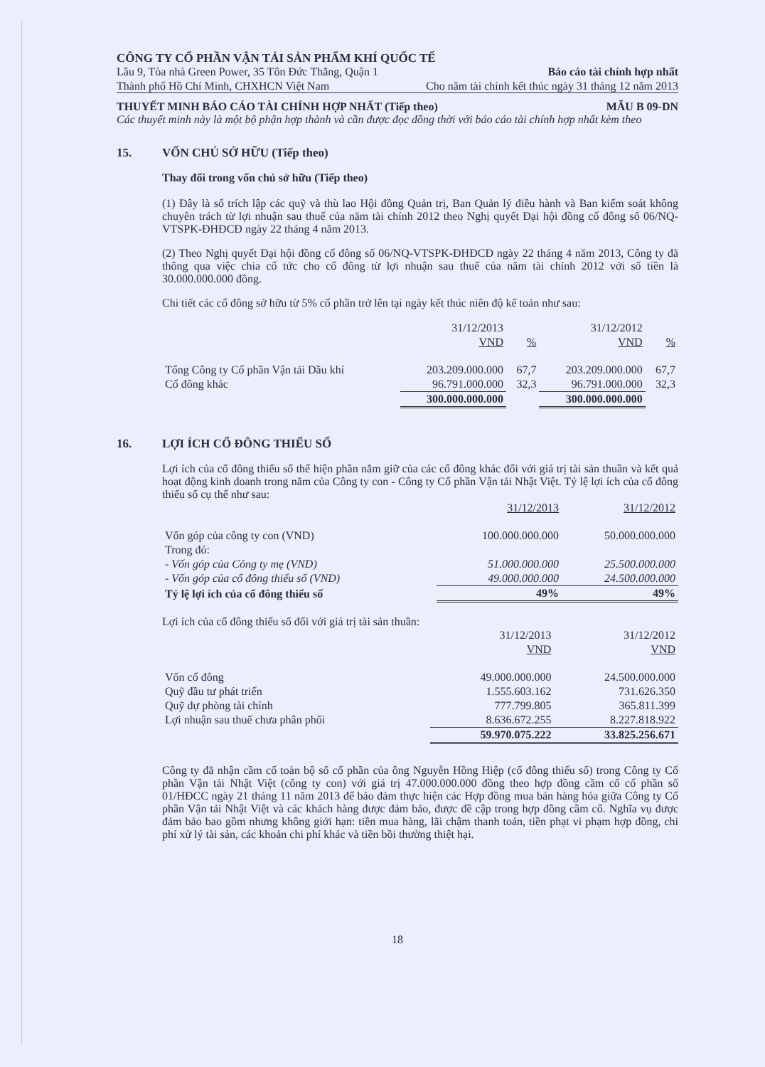CÔNG TY CỔ PHẦN VẬN TẢI SẢN PHẨM KHÍ QUỐC TẾ
Lầu 9, Tòa nhà Green Power, 35 Tôn Đức Thắng, Quận 1 Báo cáo tài chính hợp nhất
Thành phố Hồ Chí Minh, CHXHCN Việt Nam Cho năm tài chính kết thúc ngày 31 tháng 12 năm 2013
THUYẾT MINH BÁO CÁO TÀI CHÍNH HỢP NHẤT (Tiếp theo) MẪU B 09-DN
Các thuyết minh này là một bộ phận hợp thành và cần được đọc đồng thời với báo cáo tài chính hợp nhất kèm theo
15. VỐN CHỦ SỞ HỮU (Tiếp theo)
Thay đổi trong vốn chủ sở hữu (Tiếp theo)
(1) Đây là số trích lập các quỹ và thù lao Hội đồng Quản trị, Ban Quản lý điều hành và Ban kiểm soát không chuyên trách từ lợi nhuận sau thuế của năm tài chính 2012 theo Nghị quyết Đại hội đồng cổ đông số 06/NQ-VTSPK-ĐHĐCĐ ngày 22 tháng 4 năm 2013.
(2) Theo Nghị quyết Đại hội đồng cổ đông số 06/NQ-VTSPK-ĐHĐCĐ ngày 22 tháng 4 năm 2013, Công ty đã thông qua việc chia cổ tức cho cổ đông từ lợi nhuận sau thuế của năm tài chính 2012 với số tiền là 30.000.000.000 đồng.
Chi tiết các cổ đông sở hữu từ 5% cổ phần trở lên tại ngày kết thúc niên độ kế toán như sau:
| | 31/12/2013 | | 31/12/2012 | |
| | VND | % | VND | % |
| Tổng Công ty Cổ phần Vận tải Dầu khí | 203.209.000.000 | 67,7 | 203.209.000.000 | 67,7 |
| Cổ đông khác | 96.791.000.000 | 32,3 | 96.791.000.000 | 32,3 |
| | 300.000.000.000 | | 300.000.000.000 | |
16. LỢI ÍCH CỔ ĐÔNG THIỂU SỐ
Lợi ích của cổ đông thiểu số thể hiện phần nắm giữ của các cổ đông khác đối với giá trị tài sản thuần và kết quả hoạt động kinh doanh trong năm của Công ty con - Công ty Cổ phần Vận tải Nhật Việt. Tỷ lệ lợi ích của cổ đông thiểu số cụ thể như sau:
| | 31/12/2013 | 31/12/2012 |
| Vốn góp của công ty con (VND) | 100.000.000.000 | 50.000.000.000 |
| Trong đó: | | |
| - Vốn góp của Công ty mẹ (VND) | 51.000.000.000 | 25.500.000.000 |
| - Vốn góp của cổ đông thiểu số (VND) | 49.000.000.000 | 24.500.000.000 |
| Tỷ lệ lợi ích của cổ đông thiểu số | 49% | 49% |
Lợi ích của cổ đông thiểu số đối với giá trị tài sản thuần:
| | 31/12/2013 | 31/12/2012 |
| | VND | VND |
| Vốn cổ đông | 49.000.000.000 | 24.500.000.000 |
| Quỹ đầu tư phát triển | 1.555.603.162 | 731.626.350 |
| Quỹ dự phòng tài chính | 777.799.805 | 365.811.399 |
| Lợi nhuận sau thuế chưa phân phối | 8.636.672.255 | 8.227.818.922 |
| | 59.970.075.222 | 33.825.256.671 |
Công ty đã nhận cầm cố toàn bộ số cổ phần của ông Nguyễn Hồng Hiệp (cổ đông thiểu số) trong Công ty Cổ phần Vận tải Nhật Việt (công ty con) với giá trị 47.000.000.000 đồng theo hợp đồng cầm cố cổ phần số 01/HĐCC ngày 21 tháng 11 năm 2013 để bảo đảm thực hiện các Hợp đồng mua bán hàng hóa giữa Công ty Cổ phần Vận tải Nhật Việt và các khách hàng được đảm bảo, được đề cập trong hợp đồng cầm cố. Nghĩa vụ được đảm bảo bao gồm nhưng không giới hạn: tiền mua hàng, lãi chậm thanh toán, tiền phạt vi phạm hợp đồng, chi phí xử lý tài sản, các khoản chi phí khác và tiền bồi thường thiệt hại.
18